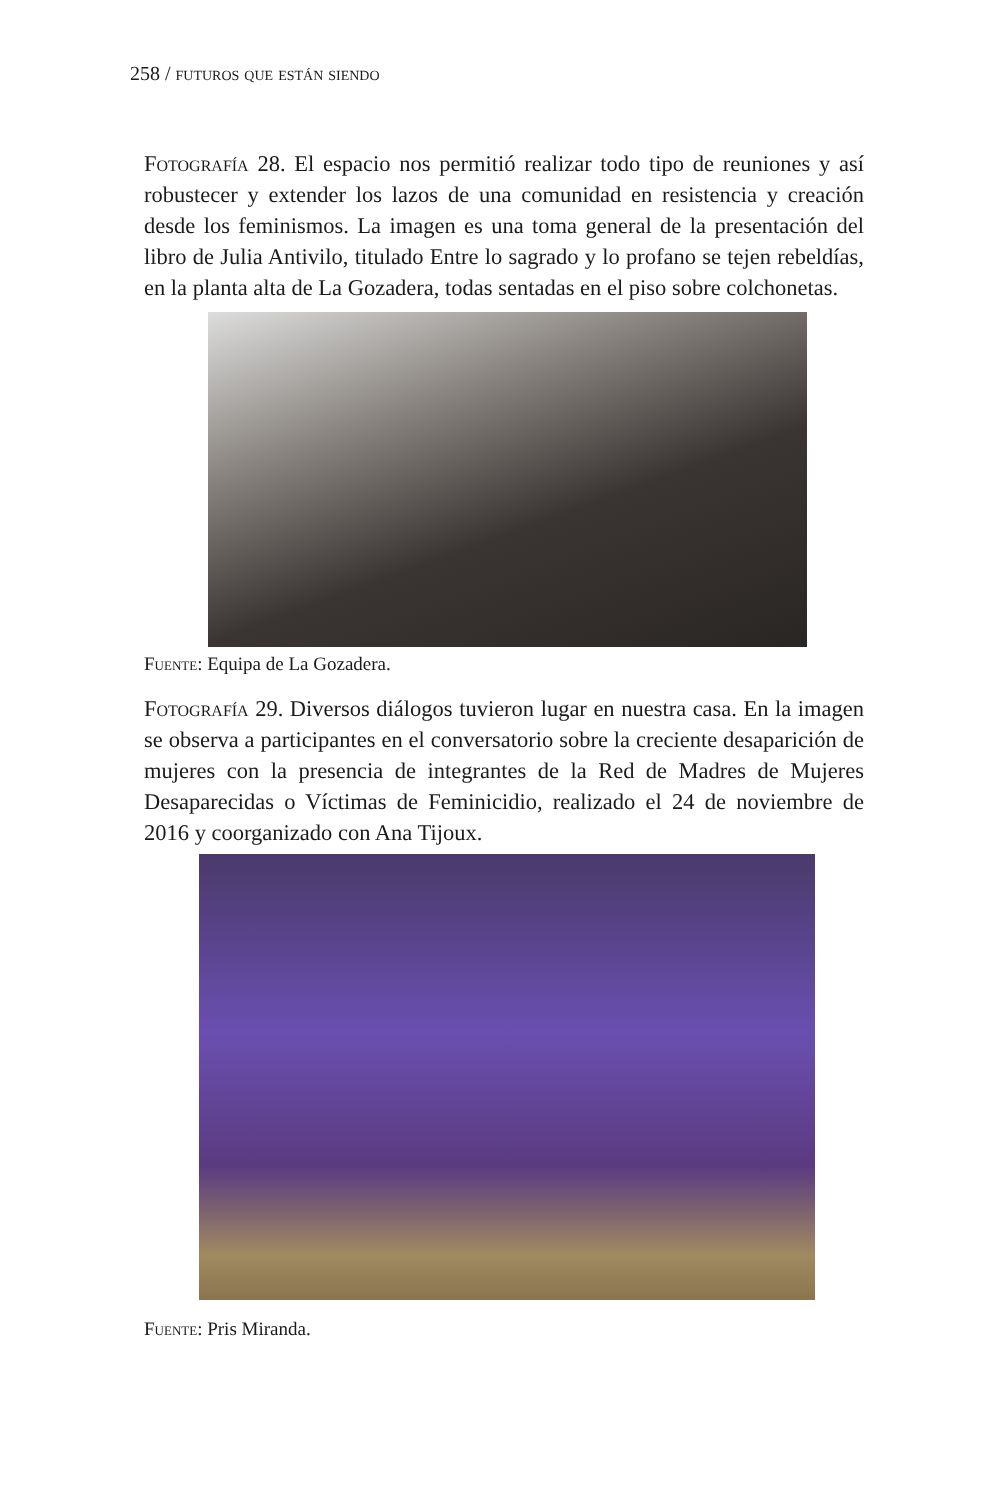258 / futuros que están siendo
Fotografía 28. El espacio nos permitió realizar todo tipo de reuniones y así robustecer y extender los lazos de una comunidad en resistencia y creación desde los feminismos. La imagen es una toma general de la presentación del libro de Julia Antivilo, titulado Entre lo sagrado y lo profano se tejen rebeldías, en la planta alta de La Gozadera, todas sentadas en el piso sobre colchonetas.
Fuente: Equipa de La Gozadera.
Fotografía 29. Diversos diálogos tuvieron lugar en nuestra casa. En la imagen se observa a participantes en el conversatorio sobre la creciente desaparición de mujeres con la presencia de integrantes de la Red de Madres de Mujeres Desaparecidas o Víctimas de Feminicidio, realizado el 24 de noviembre de 2016 y coorganizado con Ana Tijoux.
Fuente: Pris Miranda.